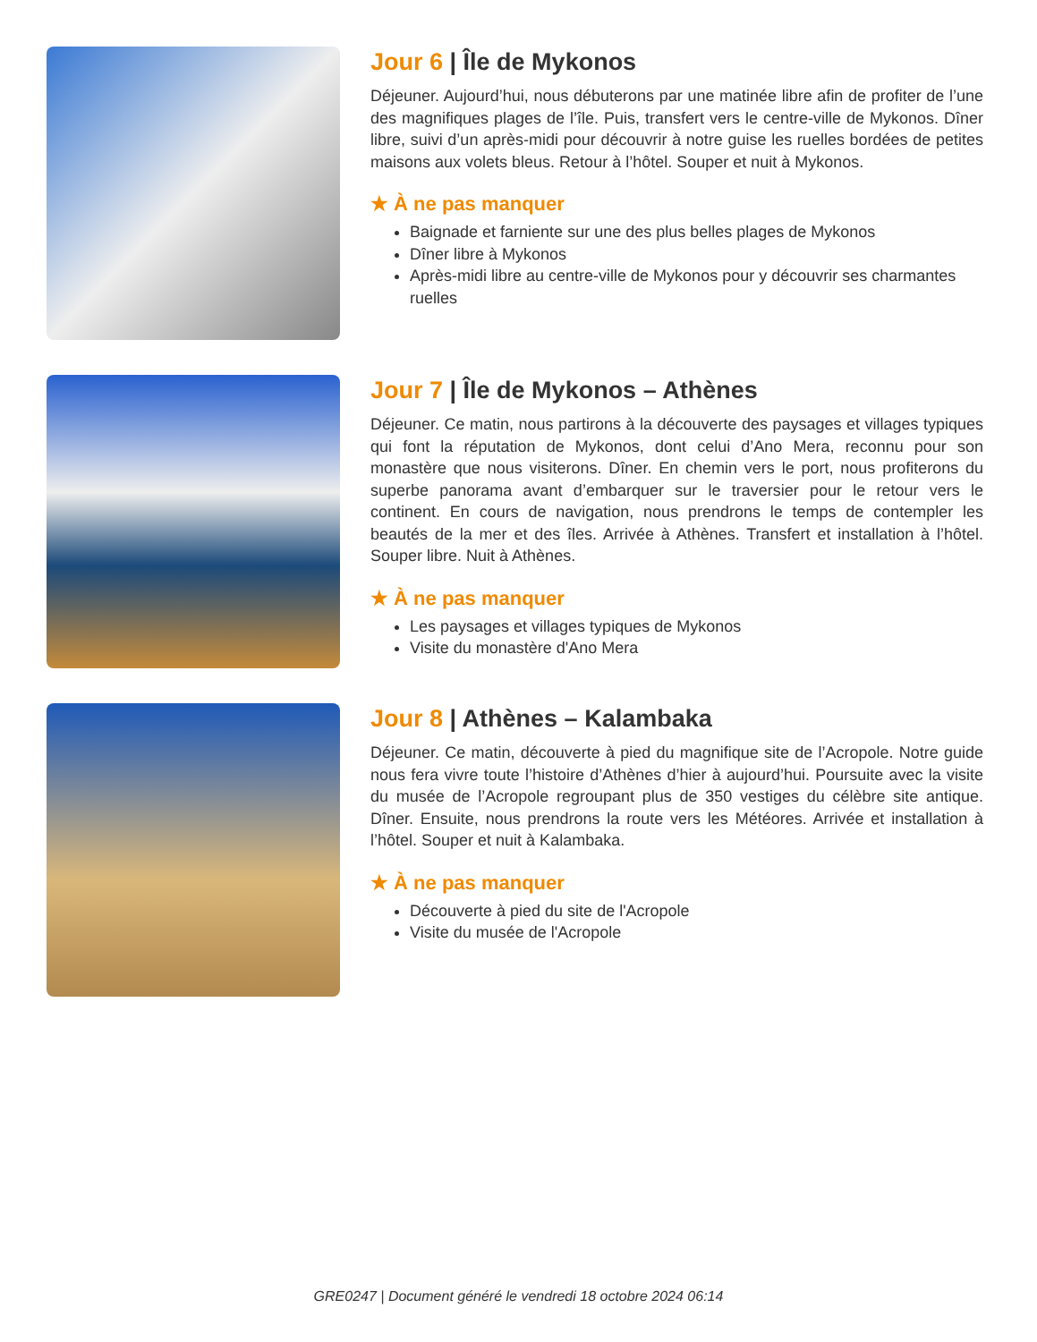Jour 6 | Île de Mykonos
Déjeuner. Aujourd’hui, nous débuterons par une matinée libre afin de profiter de l’une des magnifiques plages de l’île. Puis, transfert vers le centre-ville de Mykonos. Dîner libre, suivi d’un après-midi pour découvrir à notre guise les ruelles bordées de petites maisons aux volets bleus. Retour à l’hôtel. Souper et nuit à Mykonos.
★ À ne pas manquer
Baignade et farniente sur une des plus belles plages de Mykonos
Dîner libre à Mykonos
Après-midi libre au centre-ville de Mykonos pour y découvrir ses charmantes ruelles
Jour 7 | Île de Mykonos – Athènes
Déjeuner. Ce matin, nous partirons à la découverte des paysages et villages typiques qui font la réputation de Mykonos, dont celui d’Ano Mera, reconnu pour son monastère que nous visiterons. Dîner. En chemin vers le port, nous profiterons du superbe panorama avant d’embarquer sur le traversier pour le retour vers le continent. En cours de navigation, nous prendrons le temps de contempler les beautés de la mer et des îles. Arrivée à Athènes. Transfert et installation à l’hôtel. Souper libre. Nuit à Athènes.
★ À ne pas manquer
Les paysages et villages typiques de Mykonos
Visite du monastère d'Ano Mera
Jour 8 | Athènes – Kalambaka
Déjeuner. Ce matin, découverte à pied du magnifique site de l’Acropole. Notre guide nous fera vivre toute l’histoire d’Athènes d’hier à aujourd’hui. Poursuite avec la visite du musée de l’Acropole regroupant plus de 350 vestiges du célèbre site antique. Dîner. Ensuite, nous prendrons la route vers les Météores. Arrivée et installation à l’hôtel. Souper et nuit à Kalambaka.
★ À ne pas manquer
Découverte à pied du site de l'Acropole
Visite du musée de l'Acropole
GRE0247 | Document généré le vendredi 18 octobre 2024 06:14